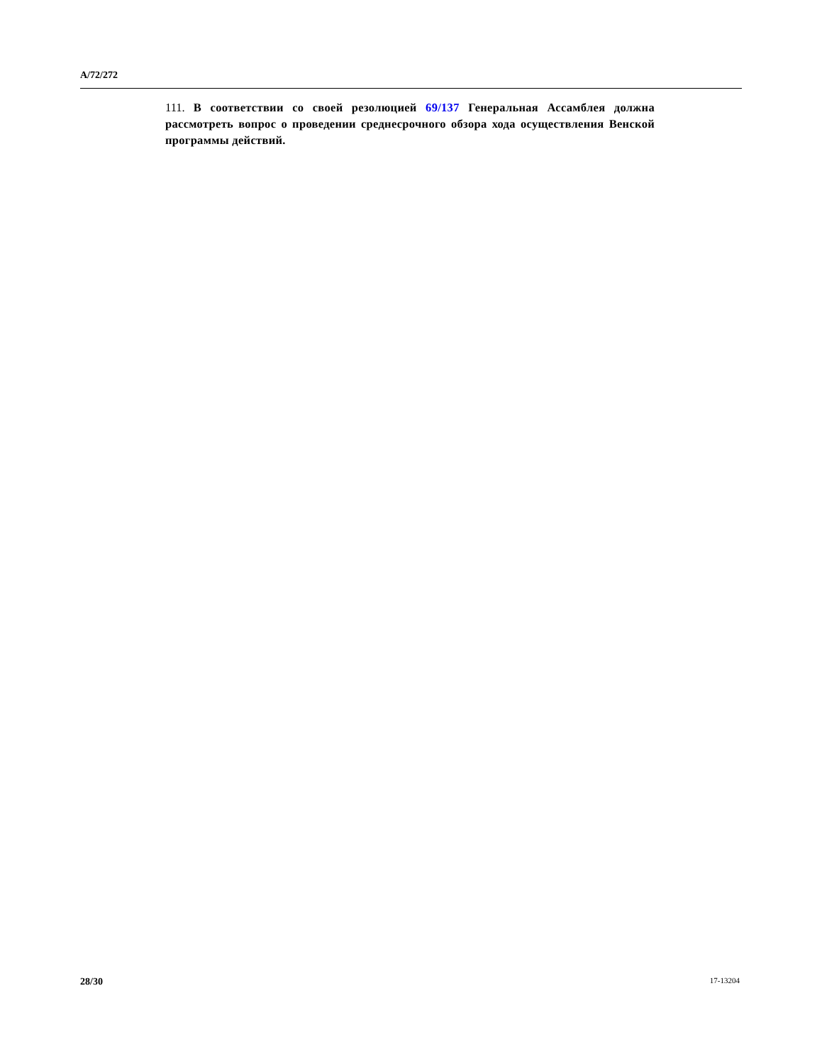A/72/272
111. В соответствии со своей резолюцией 69/137 Генеральная Ассамблея должна рассмотреть вопрос о проведении среднесрочного обзора хода осуществления Венской программы действий.
28/30 17-13204